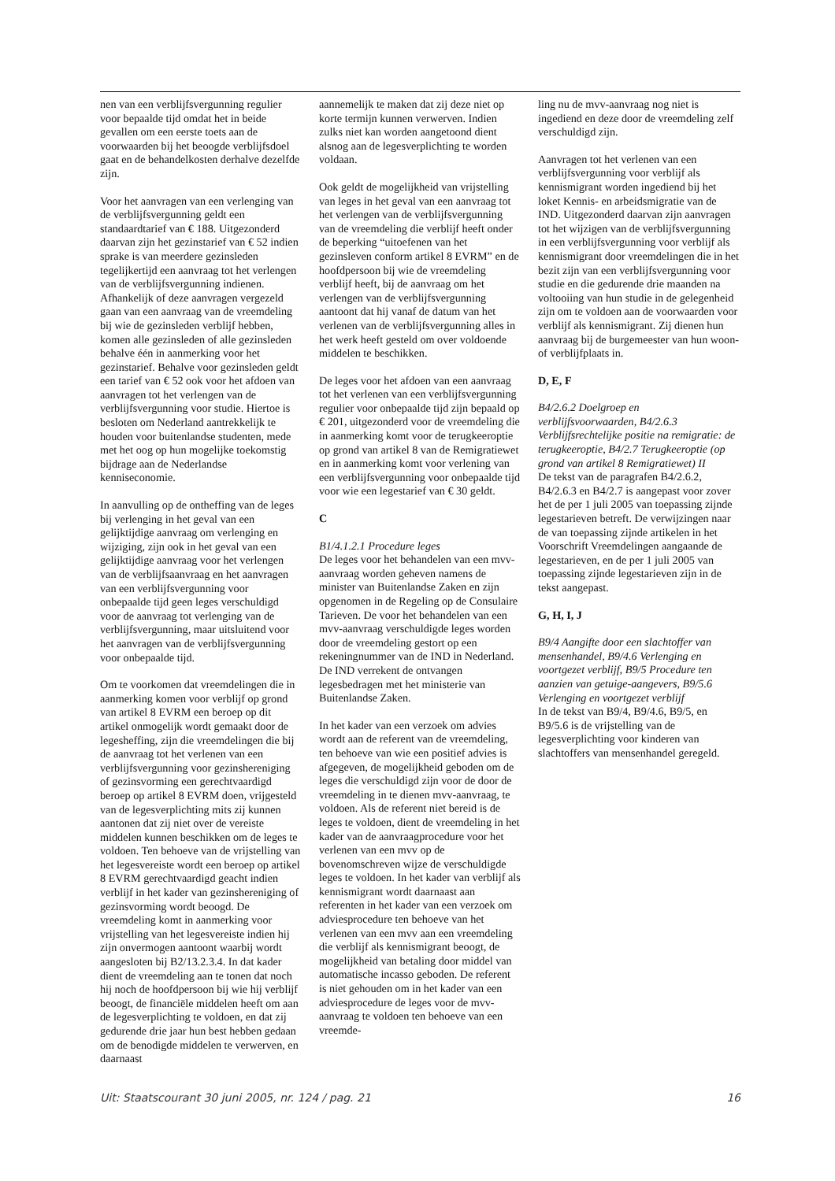nen van een verblijfsvergunning regulier voor bepaalde tijd omdat het in beide gevallen om een eerste toets aan de voorwaarden bij het beoogde verblijfsdoel gaat en de behandelkosten derhalve dezelfde zijn.
Voor het aanvragen van een verlenging van de verblijfsvergunning geldt een standaardtarief van € 188. Uitgezonderd daarvan zijn het gezinstarief van € 52 indien sprake is van meerdere gezinsleden tegelijkertijd een aanvraag tot het verlengen van de verblijfsvergunning indienen. Afhankelijk of deze aanvragen vergezeld gaan van een aanvraag van de vreemdeling bij wie de gezinsleden verblijf hebben, komen alle gezinsleden of alle gezinsleden behalve één in aanmerking voor het gezinstarief. Behalve voor gezinsleden geldt een tarief van € 52 ook voor het afdoen van aanvragen tot het verlengen van de verblijfsvergunning voor studie. Hiertoe is besloten om Nederland aantrekkelijk te houden voor buitenlandse studenten, mede met het oog op hun mogelijke toekomstig bijdrage aan de Nederlandse kenniseconomie.
In aanvulling op de ontheffing van de leges bij verlenging in het geval van een gelijktijdige aanvraag om verlenging en wijziging, zijn ook in het geval van een gelijktijdige aanvraag voor het verlengen van de verblijfsaanvraag en het aanvragen van een verblijfsvergunning voor onbepaalde tijd geen leges verschuldigd voor de aanvraag tot verlenging van de verblijfsvergunning, maar uitsluitend voor het aanvragen van de verblijfsvergunning voor onbepaalde tijd.
Om te voorkomen dat vreemdelingen die in aanmerking komen voor verblijf op grond van artikel 8 EVRM een beroep op dit artikel onmogelijk wordt gemaakt door de legesheffing, zijn die vreemdelingen die bij de aanvraag tot het verlenen van een verblijfsvergunning voor gezinshereniging of gezinsvorming een gerechtvaardigd beroep op artikel 8 EVRM doen, vrijgesteld van de legesverplichting mits zij kunnen aantonen dat zij niet over de vereiste middelen kunnen beschikken om de leges te voldoen. Ten behoeve van de vrijstelling van het legesvereiste wordt een beroep op artikel 8 EVRM gerechtvaardigd geacht indien verblijf in het kader van gezinshereniging of gezinsvorming wordt beoogd. De vreemdeling komt in aanmerking voor vrijstelling van het legesvereiste indien hij zijn onvermogen aantoont waarbij wordt aangesloten bij B2/13.2.3.4. In dat kader dient de vreemdeling aan te tonen dat noch hij noch de hoofdpersoon bij wie hij verblijf beoogt, de financiële middelen heeft om aan de legesverplichting te voldoen, en dat zij gedurende drie jaar hun best hebben gedaan om de benodigde middelen te verwerven, en daarnaast
aannemelijk te maken dat zij deze niet op korte termijn kunnen verwerven. Indien zulks niet kan worden aangetoond dient alsnog aan de legesverplichting te worden voldaan.
Ook geldt de mogelijkheid van vrijstelling van leges in het geval van een aanvraag tot het verlengen van de verblijfsvergunning van de vreemdeling die verblijf heeft onder de beperking “uitoefenen van het gezinsleven conform artikel 8 EVRM” en de hoofdpersoon bij wie de vreemdeling verblijf heeft, bij de aanvraag om het verlengen van de verblijfsvergunning aantoont dat hij vanaf de datum van het verlenen van de verblijfsvergunning alles in het werk heeft gesteld om over voldoende middelen te beschikken.
De leges voor het afdoen van een aanvraag tot het verlenen van een verblijfsvergunning regulier voor onbepaalde tijd zijn bepaald op € 201, uitgezonderd voor de vreemdeling die in aanmerking komt voor de terugkeeroptie op grond van artikel 8 van de Remigratiewet en in aanmerking komt voor verlening van een verblijfsvergunning voor onbepaalde tijd voor wie een legestarief van € 30 geldt.
C
B1/4.1.2.1 Procedure leges
De leges voor het behandelen van een mvv-aanvraag worden geheven namens de minister van Buitenlandse Zaken en zijn opgenomen in de Regeling op de Consulaire Tarieven. De voor het behandelen van een mvv-aanvraag verschuldigde leges worden door de vreemdeling gestort op een rekeningnummer van de IND in Nederland. De IND verrekent de ontvangen legesbedragen met het ministerie van Buitenlandse Zaken.
In het kader van een verzoek om advies wordt aan de referent van de vreemdeling, ten behoeve van wie een positief advies is afgegeven, de mogelijkheid geboden om de leges die verschuldigd zijn voor de door de vreemdeling in te dienen mvv-aanvraag, te voldoen. Als de referent niet bereid is de leges te voldoen, dient de vreemdeling in het kader van de aanvraagprocedure voor het verlenen van een mvv op de bovenomschreven wijze de verschuldigde leges te voldoen. In het kader van verblijf als kennismigrant wordt daarnaast aan referenten in het kader van een verzoek om adviesprocedure ten behoeve van het verlenen van een mvv aan een vreemdeling die verblijf als kennismigrant beoogt, de mogelijkheid van betaling door middel van automatische incasso geboden. De referent is niet gehouden om in het kader van een adviesprocedure de leges voor de mvv-aanvraag te voldoen ten behoeve van een vreemde-
ling nu de mvv-aanvraag nog niet is ingediend en deze door de vreemdeling zelf verschuldigd zijn.
Aanvragen tot het verlenen van een verblijfsvergunning voor verblijf als kennismigrant worden ingediend bij het loket Kennis- en arbeidsmigratie van de IND. Uitgezonderd daarvan zijn aanvragen tot het wijzigen van de verblijfsvergunning in een verblijfsvergunning voor verblijf als kennismigrant door vreemdelingen die in het bezit zijn van een verblijfsvergunning voor studie en die gedurende drie maanden na voltooiing van hun studie in de gelegenheid zijn om te voldoen aan de voorwaarden voor verblijf als kennismigrant. Zij dienen hun aanvraag bij de burgemeester van hun woon- of verblijfplaats in.
D, E, F
B4/2.6.2 Doelgroep en verblijfsvoorwaarden, B4/2.6.3 Verblijfsrechtelijke positie na remigratie: de terugkeeroptie, B4/2.7 Terugkeeroptie (op grond van artikel 8 Remigratiewet) II
De tekst van de paragrafen B4/2.6.2, B4/2.6.3 en B4/2.7 is aangepast voor zover het de per 1 juli 2005 van toepassing zijnde legestarieven betreft. De verwijzingen naar de van toepassing zijnde artikelen in het Voorschrift Vreemdelingen aangaande de legestarieven, en de per 1 juli 2005 van toepassing zijnde legestarieven zijn in de tekst aangepast.
G, H, I, J
B9/4 Aangifte door een slachtoffer van mensenhandel, B9/4.6 Verlenging en voortgezet verblijf, B9/5 Procedure ten aanzien van getuige-aangevers, B9/5.6 Verlenging en voortgezet verblijf
In de tekst van B9/4, B9/4.6, B9/5, en B9/5.6 is de vrijstelling van de legesverplichting voor kinderen van slachtoffers van mensenhandel geregeld.
Uit: Staatscourant 30 juni 2005, nr. 124 / pag. 21 16